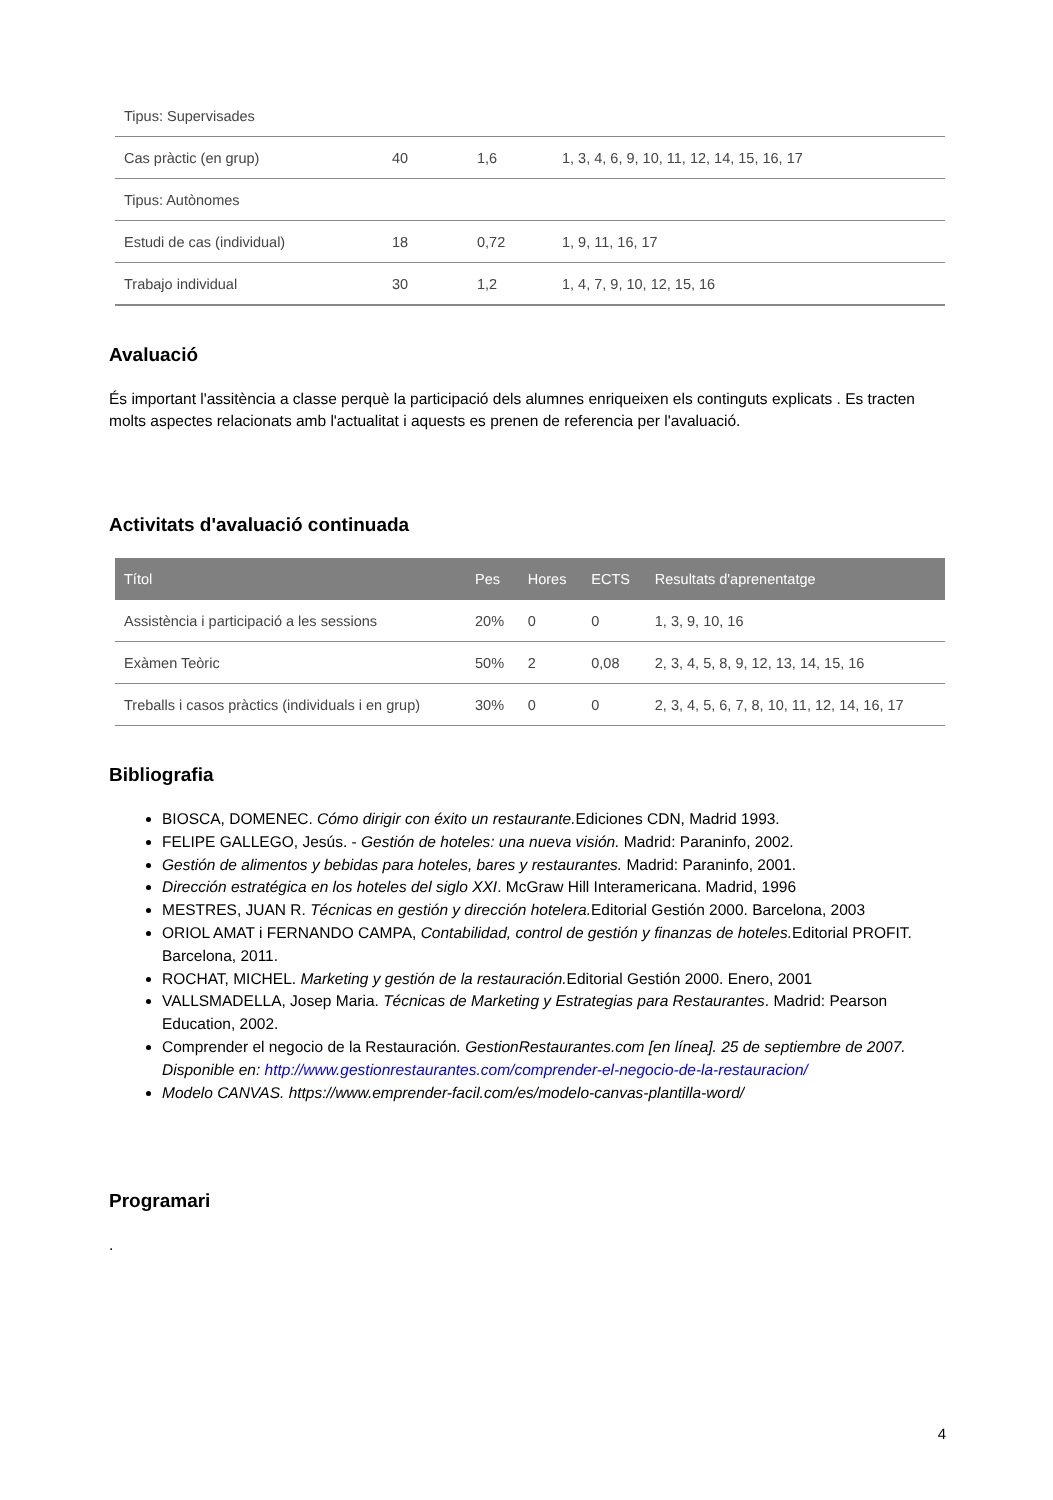| Tipus: Supervisades | | | |
| Cas pràctic (en grup) | 40 | 1,6 | 1, 3, 4, 6, 9, 10, 11, 12, 14, 15, 16, 17 |
| Tipus: Autònomes | | | |
| Estudi de cas (individual) | 18 | 0,72 | 1, 9, 11, 16, 17 |
| Trabajo individual | 30 | 1,2 | 1, 4, 7, 9, 10, 12, 15, 16 |
Avaluació
És important l'assitència a classe perquè la participació dels alumnes enriqueixen els continguts explicats . Es tracten molts aspectes relacionats amb l'actualitat i aquests es prenen de referencia per l'avaluació.
Activitats d'avaluació continuada
| Títol | Pes | Hores | ECTS | Resultats d'aprenentatge |
| --- | --- | --- | --- | --- |
| Assistència i participació a les sessions | 20% | 0 | 0 | 1, 3, 9, 10, 16 |
| Exàmen Teòric | 50% | 2 | 0,08 | 2, 3, 4, 5, 8, 9, 12, 13, 14, 15, 16 |
| Treballs i casos pràctics (individuals i en grup) | 30% | 0 | 0 | 2, 3, 4, 5, 6, 7, 8, 10, 11, 12, 14, 16, 17 |
Bibliografia
BIOSCA, DOMENEC. Cómo dirigir con éxito un restaurante. Ediciones CDN, Madrid 1993.
FELIPE GALLEGO, Jesús. - Gestión de hoteles: una nueva visión. Madrid: Paraninfo, 2002.
Gestión de alimentos y bebidas para hoteles, bares y restaurantes. Madrid: Paraninfo, 2001.
Dirección estratégica en los hoteles del siglo XXI. McGraw Hill Interamericana. Madrid, 1996
MESTRES, JUAN R. Técnicas en gestión y dirección hotelera. Editorial Gestión 2000. Barcelona, 2003
ORIOL AMAT i FERNANDO CAMPA, Contabilidad, control de gestión y finanzas de hoteles. Editorial PROFIT. Barcelona, 2011.
ROCHAT, MICHEL. Marketing y gestión de la restauración. Editorial Gestión 2000. Enero, 2001
VALLSMADELLA, Josep Maria. Técnicas de Marketing y Estrategias para Restaurantes. Madrid: Pearson Education, 2002.
Comprender el negocio de la Restauración. GestionRestaurantes.com [en línea]. 25 de septiembre de 2007. Disponible en: http://www.gestionrestaurantes.com/comprender-el-negocio-de-la-restauracion/
Modelo CANVAS. https://www.emprender-facil.com/es/modelo-canvas-plantilla-word/
Programari
.
4